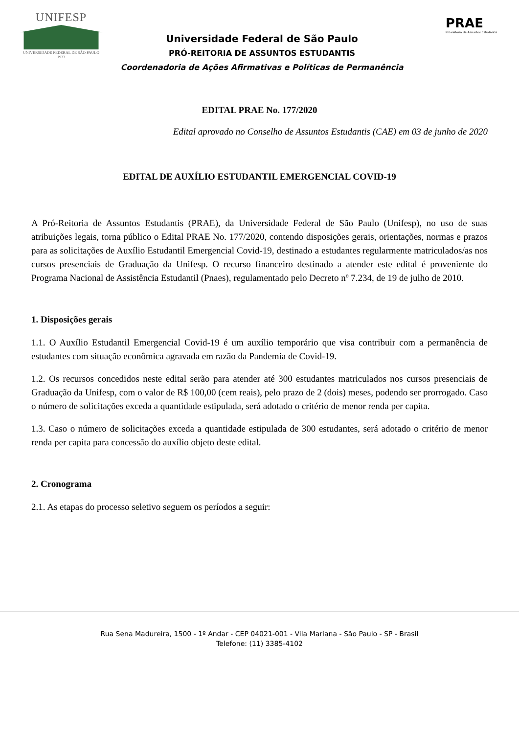UNIFESP
UNIVERSIDADE FEDERAL DE SÃO PAULO
1933
Universidade Federal de São Paulo
PRÓ-REITORIA DE ASSUNTOS ESTUDANTIS
Coordenadoria de Ações Afirmativas e Políticas de Permanência
PRAE
Pró-reitoria de Assuntos Estudantis
EDITAL PRAE No. 177/2020
Edital aprovado no Conselho de Assuntos Estudantis (CAE) em 03 de junho de 2020
EDITAL DE AUXÍLIO ESTUDANTIL EMERGENCIAL COVID-19
A Pró-Reitoria de Assuntos Estudantis (PRAE), da Universidade Federal de São Paulo (Unifesp), no uso de suas atribuições legais, torna público o Edital PRAE No. 177/2020, contendo disposições gerais, orientações, normas e prazos para as solicitações de Auxílio Estudantil Emergencial Covid-19, destinado a estudantes regularmente matriculados/as nos cursos presenciais de Graduação da Unifesp. O recurso financeiro destinado a atender este edital é proveniente do Programa Nacional de Assistência Estudantil (Pnaes), regulamentado pelo Decreto nº 7.234, de 19 de julho de 2010.
1. Disposições gerais
1.1. O Auxílio Estudantil Emergencial Covid-19 é um auxílio temporário que visa contribuir com a permanência de estudantes com situação econômica agravada em razão da Pandemia de Covid-19.
1.2. Os recursos concedidos neste edital serão para atender até 300 estudantes matriculados nos cursos presenciais de Graduação da Unifesp, com o valor de R$ 100,00 (cem reais), pelo prazo de 2 (dois) meses, podendo ser prorrogado. Caso o número de solicitações exceda a quantidade estipulada, será adotado o critério de menor renda per capita.
1.3. Caso o número de solicitações exceda a quantidade estipulada de 300 estudantes, será adotado o critério de menor renda per capita para concessão do auxílio objeto deste edital.
2. Cronograma
2.1. As etapas do processo seletivo seguem os períodos a seguir:
Rua Sena Madureira, 1500 - 1º Andar - CEP 04021-001 - Vila Mariana - São Paulo - SP - Brasil
Telefone: (11) 3385-4102